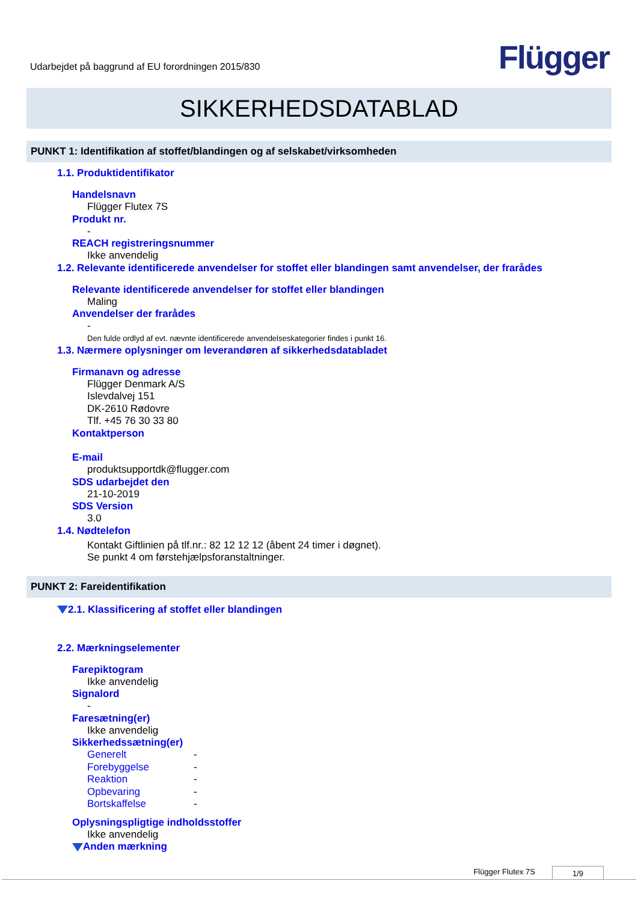Udarbejdet på baggrund af EU forordningen 2015/830
Flügger
SIKKERHEDSDATABLAD
PUNKT 1: Identifikation af stoffet/blandingen og af selskabet/virksomheden
1.1. Produktidentifikator
Handelsnavn
Flügger Flutex 7S
Produkt nr.
-
REACH registreringsnummer
Ikke anvendelig
1.2. Relevante identificerede anvendelser for stoffet eller blandingen samt anvendelser, der frarådes
Relevante identificerede anvendelser for stoffet eller blandingen
Maling
Anvendelser der frarådes
-
Den fulde ordlyd af evt. nævnte identificerede anvendelseskategorier findes i punkt 16.
1.3. Nærmere oplysninger om leverandøren af sikkerhedsdatabladet
Firmanavn og adresse
Flügger Denmark A/S
Islevdalvej 151
DK-2610 Rødovre
Tlf. +45 76 30 33 80
Kontaktperson
E-mail
produktsupportdk@flugger.com
SDS udarbejdet den
21-10-2019
SDS Version
3.0
1.4. Nødtelefon
Kontakt Giftlinien på tlf.nr.: 82 12 12 12 (åbent 24 timer i døgnet).
Se punkt 4 om førstehjælpsforanstaltninger.
PUNKT 2: Fareidentifikation
2.1. Klassificering af stoffet eller blandingen
2.2. Mærkningselementer
Farepiktogram
Ikke anvendelig
Signalord
-
Faresætning(er)
Ikke anvendelig
Sikkerhedssætning(er)
Generelt -
Forebyggelse -
Reaktion -
Opbevaring -
Bortskaffelse -
Oplysningspligtige indholdsstoffer
Ikke anvendelig
Anden mærkning
Flügger Flutex 7S 1/9